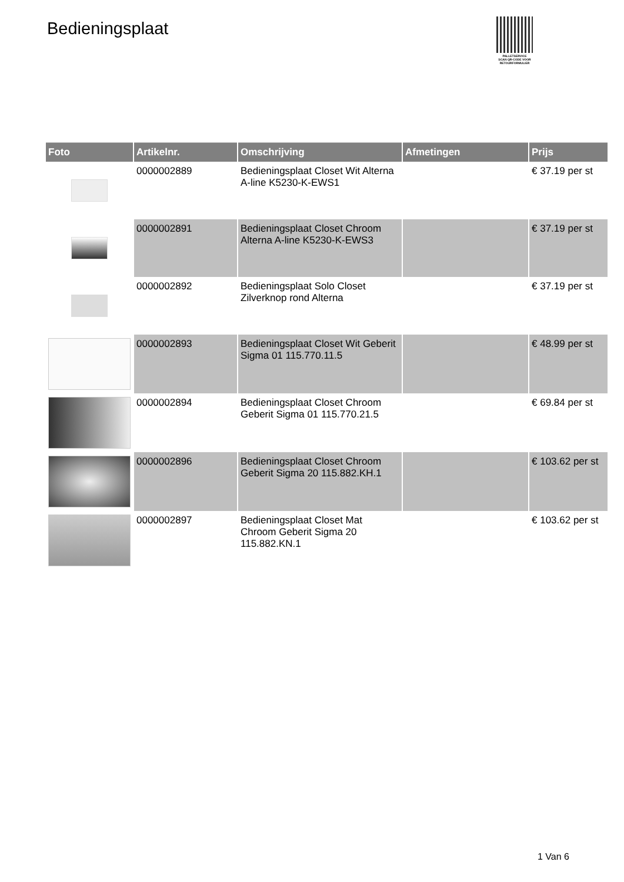Bedieningsplaat
PALLETSERVICE
SCAN QR-CODE VOOR RETOURFORMULIER
| Foto | Artikelnr. | Omschrijving | Afmetingen | Prijs |
| --- | --- | --- | --- | --- |
| | 0000002889 | Bedieningsplaat Closet Wit Alterna A-line K5230-K-EWS1 | | € 37.19 per st |
| | 0000002891 | Bedieningsplaat Closet Chroom Alterna A-line K5230-K-EWS3 | | € 37.19 per st |
| | 0000002892 | Bedieningsplaat Solo Closet Zilverknop rond Alterna | | € 37.19 per st |
| | 0000002893 | Bedieningsplaat Closet Wit Geberit Sigma 01 115.770.11.5 | | € 48.99 per st |
| | 0000002894 | Bedieningsplaat Closet Chroom Geberit Sigma 01 115.770.21.5 | | € 69.84 per st |
| | 0000002896 | Bedieningsplaat Closet Chroom Geberit Sigma 20 115.882.KH.1 | | € 103.62 per st |
| | 0000002897 | Bedieningsplaat Closet Mat Chroom Geberit Sigma 20 115.882.KN.1 | | € 103.62 per st |
1 Van 6